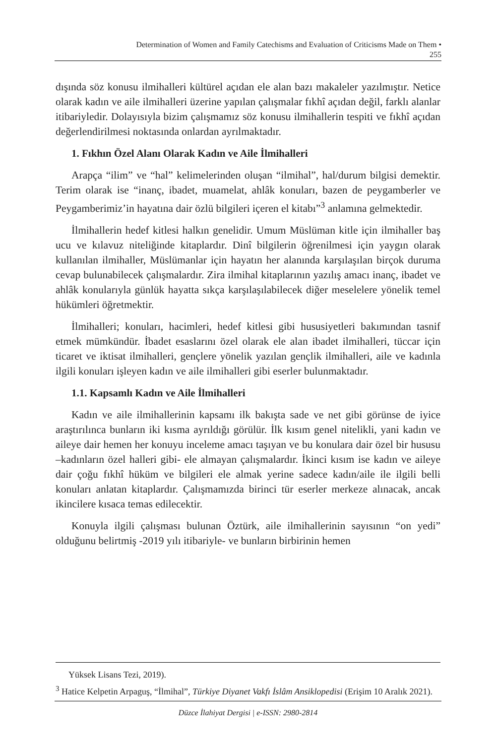Determination of Women and Family Catechisms and Evaluation of Criticisms Made on Them •
255
dışında söz konusu ilmihalleri kültürel açıdan ele alan bazı makaleler yazılmıştır. Netice olarak kadın ve aile ilmihalleri üzerine yapılan çalışmalar fıkhî açıdan değil, farklı alanlar itibariyledir. Dolayısıyla bizim çalışmamız söz konusu ilmihallerin tespiti ve fıkhî açıdan değerlendirilmesi noktasında onlardan ayrılmaktadır.
1. Fıkhın Özel Alanı Olarak Kadın ve Aile İlmihalleri
Arapça “ilim” ve “hal” kelimelerinden oluşan “ilmihal”, hal/durum bilgisi demektir. Terim olarak ise “inanç, ibadet, muamelat, ahlâk konuları, bazen de peygamberler ve Peygamberimiz’in hayatına dair özlü bilgileri içeren el kitabı”<sup>3</sup> anlamına gelmektedir.
İlmihallerin hedef kitlesi halkın genelidir. Umum Müslüman kitle için ilmihaller baş ucu ve kılavuz niteliğinde kitaplardır. Dinî bilgilerin öğrenilmesi için yaygın olarak kullanılan ilmihaller, Müslümanlar için hayatın her alanında karşılaşılan birçok duruma cevap bulunabilecek çalışmalardır. Zira ilmihal kitaplarının yazılış amacı inanç, ibadet ve ahlâk konularıyla günlük hayatta sıkça karşılaşılabilecek diğer meselelere yönelik temel hükümleri öğretmektir.
İlmihalleri; konuları, hacimleri, hedef kitlesi gibi hususiyetleri bakımından tasnif etmek mümkündür. İbadet esaslarını özel olarak ele alan ibadet ilmihalleri, tüccar için ticaret ve iktisat ilmihalleri, gençlere yönelik yazılan gençlik ilmihalleri, aile ve kadınla ilgili konuları işleyen kadın ve aile ilmihalleri gibi eserler bulunmaktadır.
1.1. Kapsamlı Kadın ve Aile İlmihalleri
Kadın ve aile ilmihallerinin kapsamı ilk bakışta sade ve net gibi görünse de iyice araştırılınca bunların iki kısma ayrıldığı görülür. İlk kısım genel nitelikli, yani kadın ve aileye dair hemen her konuyu inceleme amacı taşıyan ve bu konulara dair özel bir hususu –kadınların özel halleri gibi- ele almayan çalışmalardır. İkinci kısım ise kadın ve aileye dair çoğu fıkhî hüküm ve bilgileri ele almak yerine sadece kadın/aile ile ilgili belli konuları anlatan kitaplardır. Çalışmamızda birinci tür eserler merkeze alınacak, ancak ikincilere kısaca temas edilecektir.
Konuyla ilgili çalışması bulunan Öztürk, aile ilmihallerinin sayısının “on yedi” olduğunu belirtmiş -2019 yılı itibariyle- ve bunların birbirinin hemen
Yüksek Lisans Tezi, 2019).
<sup>3</sup> Hatice Kelpetin Arpaguş, “İlmihal”, Türkiye Diyanet Vakfı İslâm Ansiklopedisi (Erişim 10 Aralık 2021).
Düzce İlahiyat Dergisi | e-ISSN: 2980-2814